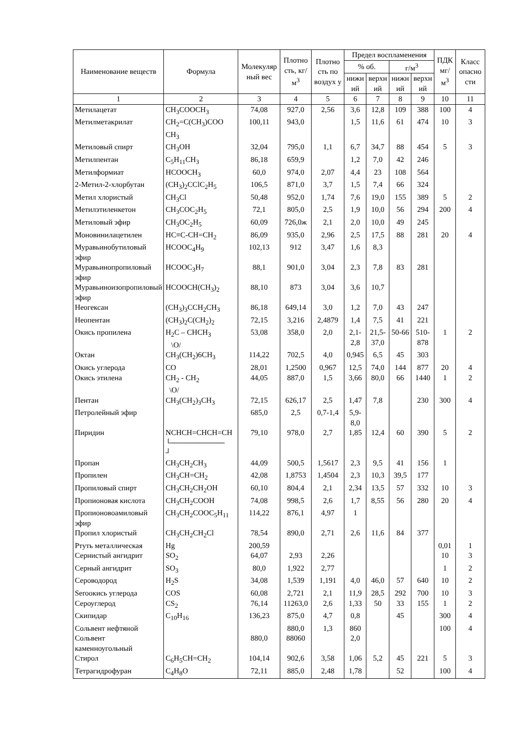| Наименование веществ | Формула | Молекуляр ный вес | Плотно сть, кг/м<sup>3</sup> | Плотно сть по воздух у | Предел воспламенения | | | | ПДК мг/м<sup>3</sup> | Класс опасно сти |
| --- | --- | --- | --- | --- | --- | --- | --- | --- | --- | --- |
| | | | | | % об. | | г/м<sup>3</sup> | | | |
| | | | | | нижн ий | верхн ий | нижн ий | верхн ий | | |
| 1 | 2 | 3 | 4 | 5 | 6 | 7 | 8 | 9 | 10 | 11 |
| Метилацетат | CH<sub>3</sub>COOCH<sub>3</sub> | 74,08 | 927,0 | 2,56 | 3,6 | 12,8 | 109 | 388 | 100 | 4 |
| Метилметакрилат | CH<sub>2</sub>=C(CH<sub>3</sub>)COO CH<sub>3</sub> | 100,11 | 943,0 | | 1,5 | 11,6 | 61 | 474 | 10 | 3 |
| Метиловый спирт | CH<sub>3</sub>OH | 32,04 | 795,0 | 1,1 | 6,7 | 34,7 | 88 | 454 | 5 | 3 |
| Метилпентан | C<sub>5</sub>H<sub>11</sub>CH<sub>3</sub> | 86,18 | 659,9 | | 1,2 | 7,0 | 42 | 246 | | |
| Метилформиат | HCOOCH<sub>3</sub> | 60,0 | 974,0 | 2,07 | 4,4 | 23 | 108 | 564 | | |
| 2-Метил-2-хлорбутан | (CH<sub>3</sub>)<sub>2</sub>CClC<sub>2</sub>H<sub>5</sub> | 106,5 | 871,0 | 3,7 | 1,5 | 7,4 | 66 | 324 | | |
| Метил хлористый | CH<sub>3</sub>Cl | 50,48 | 952,0 | 1,74 | 7,6 | 19,0 | 155 | 389 | 5 | 2 |
| Метилэтиленкетон | CH<sub>3</sub>COC<sub>2</sub>H<sub>5</sub> | 72,1 | 805,0 | 2,5 | 1,9 | 10,0 | 56 | 294 | 200 | 4 |
| Метиловый эфир | CH<sub>3</sub>OC<sub>2</sub>H<sub>5</sub> | 60,09 | 726,0ж | 2,1 | 2,0 | 10,0 | 49 | 245 | | |
| Моновинилацетилен | HC≡C-CH=CH<sub>2</sub> | 86,09 | 935,0 | 2,96 | 2,5 | 17,5 | 88 | 281 | 20 | 4 |
| Муравьинобутиловый эфир | HCOOC<sub>4</sub>H<sub>9</sub> | 102,13 | 912 | 3,47 | 1,6 | 8,3 | | | | |
| Муравьинопропиловый эфир | HCOOC<sub>3</sub>H<sub>7</sub> | 88,1 | 901,0 | 3,04 | 2,3 | 7,8 | 83 | 281 | | |
| Муравьиноизопропиловый эфир | HCOOCH(CH<sub>3</sub>)<sub>2</sub> | 88,10 | 873 | 3,04 | 3,6 | 10,7 | | | | |
| Неогексан | (CH<sub>3</sub>)<sub>3</sub>CCH<sub>2</sub>CH<sub>3</sub> | 86,18 | 649,14 | 3,0 | 1,2 | 7,0 | 43 | 247 | | |
| Неопентан | (CH<sub>3</sub>)<sub>2</sub>C(CH<sub>2</sub>)<sub>2</sub> | 72,15 | 3,216 | 2,4879 | 1,4 | 7,5 | 41 | 221 | | |
| Окись пропилена | H<sub>2</sub>C – CHCH<sub>3</sub> \O/ | 53,08 | 358,0 | 2,0 | 2,1-2,8 | 21,5-37,0 | 50-66 | 510-878 | 1 | 2 |
| Октан | CH<sub>3</sub>(CH<sub>2</sub>)6CH<sub>3</sub> | 114,22 | 702,5 | 4,0 | 0,945 | 6,5 | 45 | 303 | | |
| Окись углерода | CO | 28,01 | 1,2500 | 0,967 | 12,5 | 74,0 | 144 | 877 | 20 | 4 |
| Окись этилена | CH<sub>2</sub> - CH<sub>2</sub> \O/ | 44,05 | 887,0 | 1,5 | 3,66 | 80,0 | 66 | 1440 | 1 | 2 |
| Пентан | CH<sub>3</sub>(CH<sub>2</sub>)<sub>3</sub>CH<sub>3</sub> | 72,15 | 626,17 | 2,5 | 1,47 | 7,8 | | 230 | 300 | 4 |
| Петролейный эфир | | 685,0 | 2,5 | 0,7-1,4 | 5,9-8,0 | | | | | |
| Пиридин | NCHCH=CHCH=CH └────────── ┘ | 79,10 | 978,0 | 2,7 | 1,85 | 12,4 | 60 | 390 | 5 | 2 |
| Пропан | CH<sub>3</sub>CH<sub>2</sub>CH<sub>3</sub> | 44,09 | 500,5 | 1,5617 | 2,3 | 9,5 | 41 | 156 | 1 | |
| Пропилен | CH<sub>3</sub>CH=CH<sub>2</sub> | 42,08 | 1,8753 | 1,4504 | 2,3 | 10,3 | 39,5 | 177 | | |
| Пропиловый спирт | CH<sub>3</sub>CH<sub>2</sub>CH<sub>2</sub>OH | 60,10 | 804,4 | 2,1 | 2,34 | 13,5 | 57 | 332 | 10 | 3 |
| Пропионовая кислота | CH<sub>3</sub>CH<sub>2</sub>COOH | 74,08 | 998,5 | 2,6 | 1,7 | 8,55 | 56 | 280 | 20 | 4 |
| Пропионовоамиловый эфир | CH<sub>3</sub>CH<sub>2</sub>COOC<sub>5</sub>H<sub>11</sub> | 114,22 | 876,1 | 4,97 | 1 | | | | | |
| Пропил хлористый | CH<sub>3</sub>CH<sub>2</sub>CH<sub>2</sub>Cl | 78,54 | 890,0 | 2,71 | 2,6 | 11,6 | 84 | 377 | | |
| Ртуть металлическая | Hg | 200,59 | | | | | | | 0,01 | 1 |
| Сернистый ангидрит | SO<sub>2</sub> | 64,07 | 2,93 | 2,26 | | | | | 10 | 3 |
| Серный ангидрит | SO<sub>3</sub> | 80,0 | 1,922 | 2,77 | | | | | 1 | 2 |
| Сероводород | H<sub>2</sub>S | 34,08 | 1,539 | 1,191 | 4,0 | 46,0 | 57 | 640 | 10 | 2 |
| Serooкись углерода | COS | 60,08 | 2,721 | 2,1 | 11,9 | 28,5 | 292 | 700 | 10 | 3 |
| Сероуглерод | CS<sub>2</sub> | 76,14 | 11263,0 | 2,6 | 1,33 | 50 | 33 | 155 | 1 | 2 |
| Скипидар | C<sub>10</sub>H<sub>16</sub> | 136,23 | 875,0 | 4,7 | 0,8 | | 45 | | 300 | 4 |
| Сольвент нефтяной | | | 880,0 | 1,3 | 860 | | | | 100 | 4 |
| Сольвент каменноугольный | | 880,0 | 88060 | | 2,0 | | | | | |
| Стирол | C<sub>6</sub>H<sub>5</sub>CH=CH<sub>2</sub> | 104,14 | 902,6 | 3,58 | 1,06 | 5,2 | 45 | 221 | 5 | 3 |
| Тетрагидрофуран | C<sub>4</sub>H<sub>8</sub>O | 72,11 | 885,0 | 2,48 | 1,78 | | 52 | | 100 | 4 |